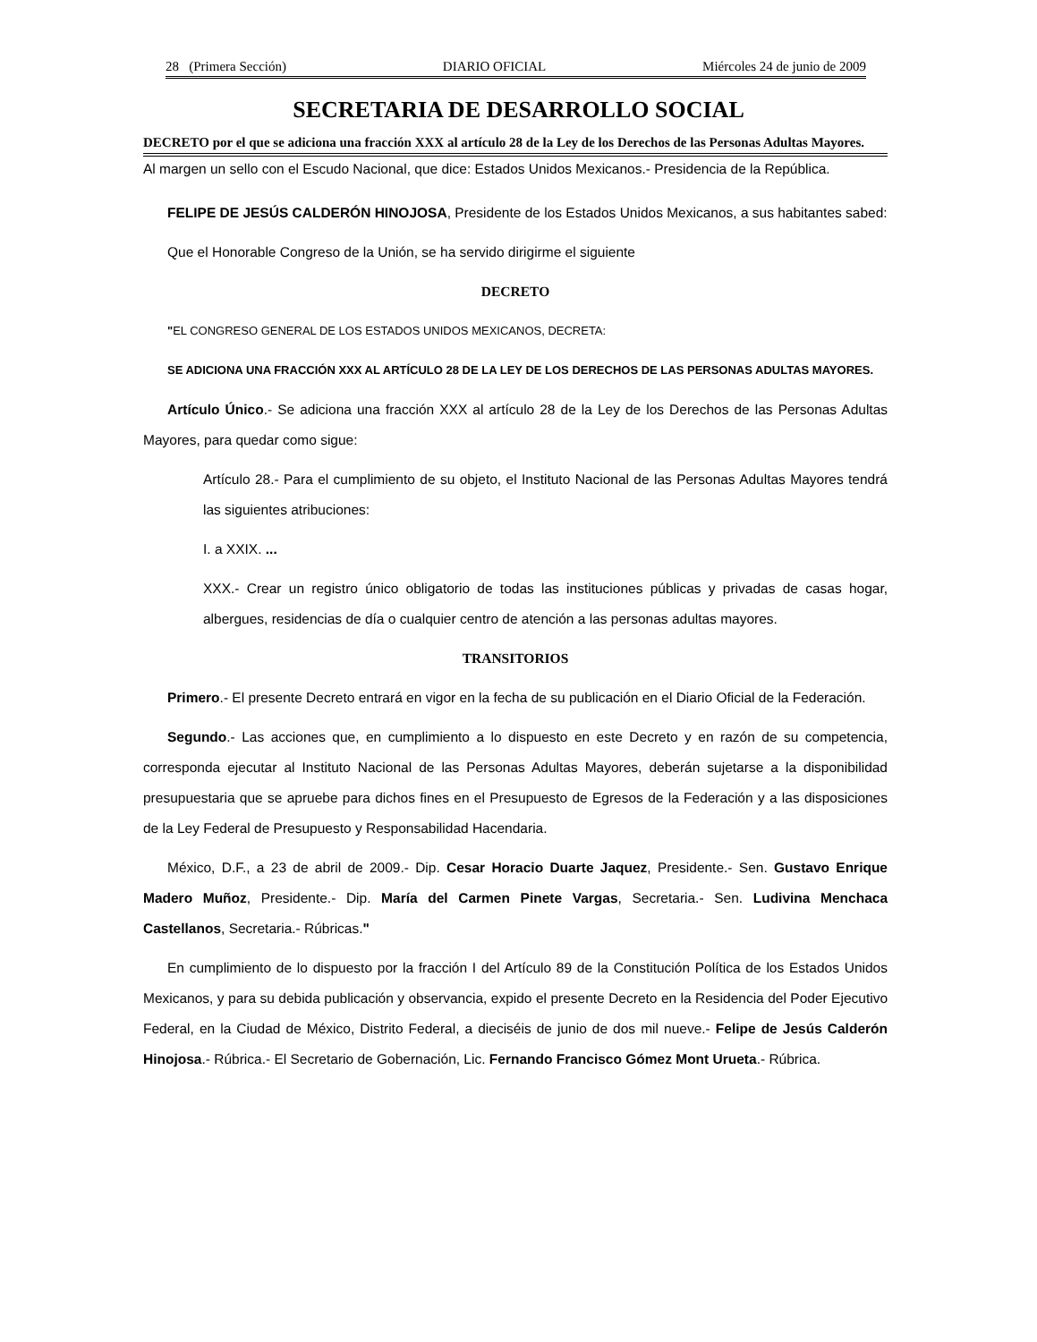28 (Primera Sección) DIARIO OFICIAL Miércoles 24 de junio de 2009
SECRETARIA DE DESARROLLO SOCIAL
DECRETO por el que se adiciona una fracción XXX al artículo 28 de la Ley de los Derechos de las Personas Adultas Mayores.
Al margen un sello con el Escudo Nacional, que dice: Estados Unidos Mexicanos.- Presidencia de la República.
FELIPE DE JESÚS CALDERÓN HINOJOSA, Presidente de los Estados Unidos Mexicanos, a sus habitantes sabed:
Que el Honorable Congreso de la Unión, se ha servido dirigirme el siguiente
DECRETO
"EL CONGRESO GENERAL DE LOS ESTADOS UNIDOS MEXICANOS, DECRETA:
SE ADICIONA UNA FRACCIÓN XXX AL ARTÍCULO 28 DE LA LEY DE LOS DERECHOS DE LAS PERSONAS ADULTAS MAYORES.
Artículo Único.- Se adiciona una fracción XXX al artículo 28 de la Ley de los Derechos de las Personas Adultas Mayores, para quedar como sigue:
Artículo 28.- Para el cumplimiento de su objeto, el Instituto Nacional de las Personas Adultas Mayores tendrá las siguientes atribuciones:
I. a XXIX. ...
XXX.- Crear un registro único obligatorio de todas las instituciones públicas y privadas de casas hogar, albergues, residencias de día o cualquier centro de atención a las personas adultas mayores.
TRANSITORIOS
Primero.- El presente Decreto entrará en vigor en la fecha de su publicación en el Diario Oficial de la Federación.
Segundo.- Las acciones que, en cumplimiento a lo dispuesto en este Decreto y en razón de su competencia, corresponda ejecutar al Instituto Nacional de las Personas Adultas Mayores, deberán sujetarse a la disponibilidad presupuestaria que se apruebe para dichos fines en el Presupuesto de Egresos de la Federación y a las disposiciones de la Ley Federal de Presupuesto y Responsabilidad Hacendaria.
México, D.F., a 23 de abril de 2009.- Dip. Cesar Horacio Duarte Jaquez, Presidente.- Sen. Gustavo Enrique Madero Muñoz, Presidente.- Dip. María del Carmen Pinete Vargas, Secretaria.- Sen. Ludivina Menchaca Castellanos, Secretaria.- Rúbricas."
En cumplimiento de lo dispuesto por la fracción I del Artículo 89 de la Constitución Política de los Estados Unidos Mexicanos, y para su debida publicación y observancia, expido el presente Decreto en la Residencia del Poder Ejecutivo Federal, en la Ciudad de México, Distrito Federal, a dieciséis de junio de dos mil nueve.- Felipe de Jesús Calderón Hinojosa.- Rúbrica.- El Secretario de Gobernación, Lic. Fernando Francisco Gómez Mont Urueta.- Rúbrica.